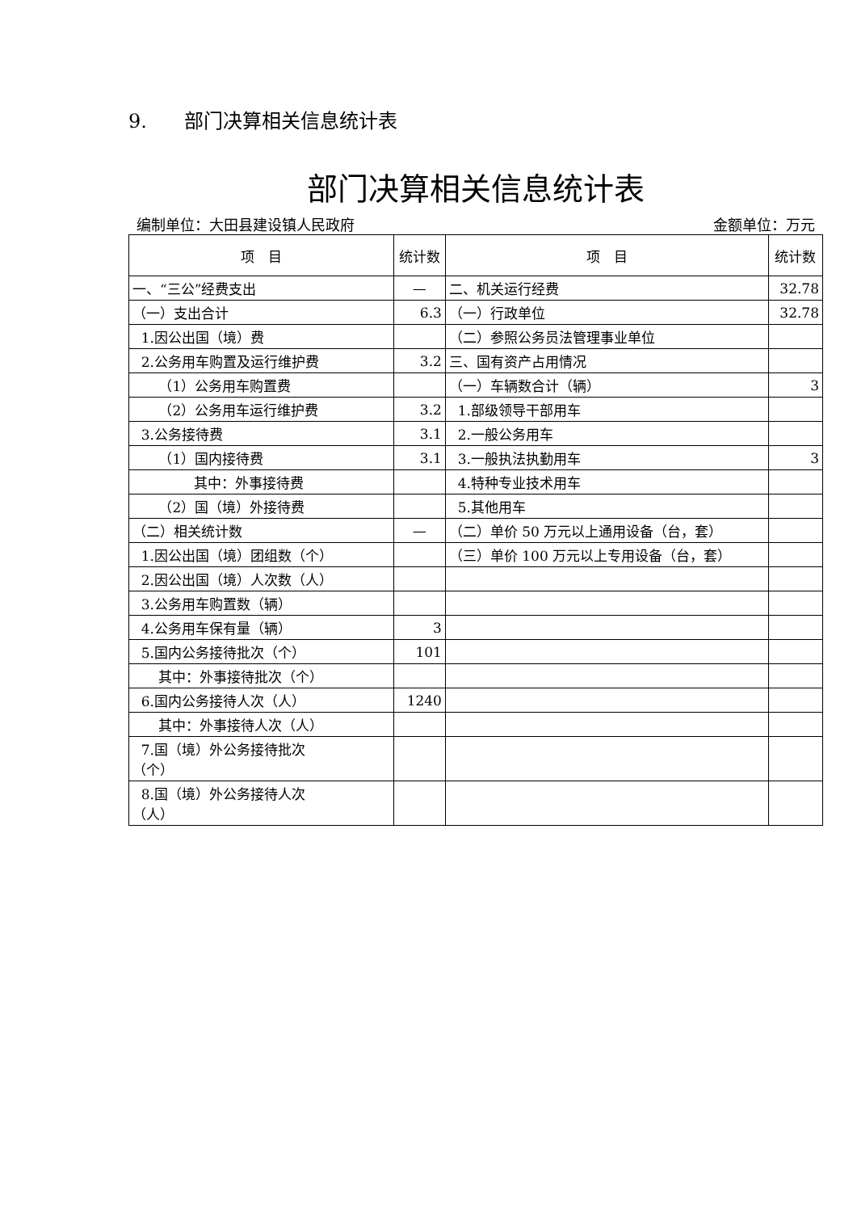9. 部门决算相关信息统计表
部门决算相关信息统计表
编制单位：大田县建设镇人民政府 金额单位：万元
| 项 目 | 统计数 | 项 目 | 统计数 |
| --- | --- | --- | --- |
| 一、“三公”经费支出 | — | 二、机关运行经费 | 32.78 |
| （一）支出合计 | 6.3 | （一）行政单位 | 32.78 |
| 1.因公出国（境）费 | | （二）参照公务员法管理事业单位 | |
| 2.公务用车购置及运行维护费 | 3.2 | 三、国有资产占用情况 | |
| （1）公务用车购置费 | | （一）车辆数合计（辆） | 3 |
| （2）公务用车运行维护费 | 3.2 | 1.部级领导干部用车 | |
| 3.公务接待费 | 3.1 | 2.一般公务用车 | |
| （1）国内接待费 | 3.1 | 3.一般执法执勤用车 | 3 |
| 其中：外事接待费 | | 4.特种专业技术用车 | |
| （2）国（境）外接待费 | | 5.其他用车 | |
| （二）相关统计数 | — | （二）单价 50 万元以上通用设备（台，套） | |
| 1.因公出国（境）团组数（个） | | （三）单价 100 万元以上专用设备（台，套） | |
| 2.因公出国（境）人次数（人） | | | |
| 3.公务用车购置数（辆） | | | |
| 4.公务用车保有量（辆） | 3 | | |
| 5.国内公务接待批次（个） | 101 | | |
| 其中：外事接待批次（个） | | | |
| 6.国内公务接待人次（人） | 1240 | | |
| 其中：外事接待人次（人） | | | |
| 7.国（境）外公务接待批次 （个） | | | |
| 8.国（境）外公务接待人次 （人） | | | |